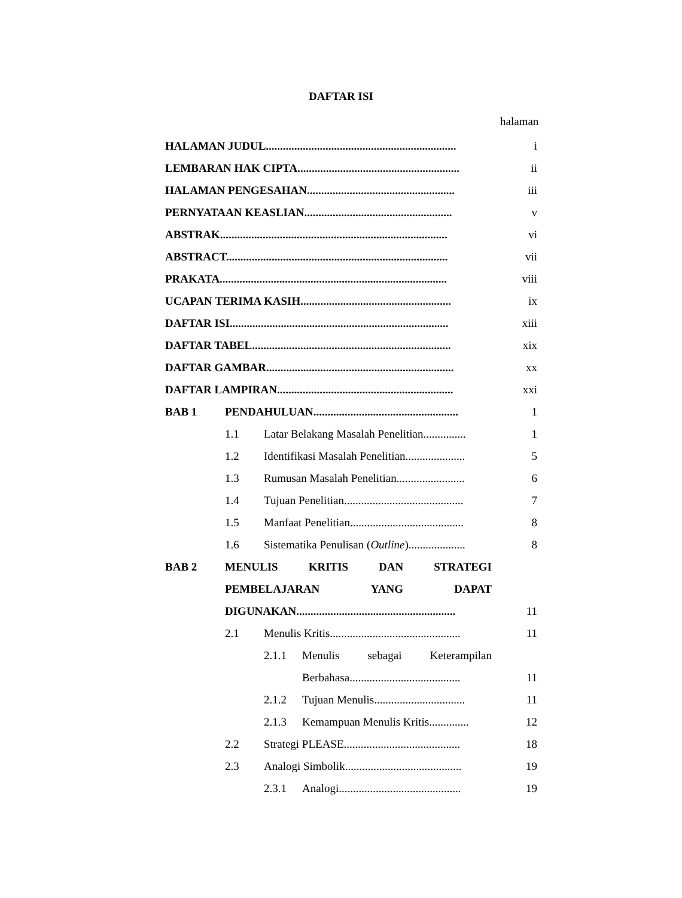DAFTAR ISI
halaman
HALAMAN JUDUL................................................................... i
LEMBARAN HAK CIPTA......................................................... ii
HALAMAN PENGESAHAN.................................................... iii
PERNYATAAN KEASLIAN.................................................... v
ABSTRAK................................................................................ vi
ABSTRACT.............................................................................. vii
PRAKATA................................................................................ viii
UCAPAN TERIMA KASIH..................................................... ix
DAFTAR ISI............................................................................. xiii
DAFTAR TABEL...................................................................... xix
DAFTAR GAMBAR.................................................................. xx
DAFTAR LAMPIRAN.............................................................. xxi
BAB 1 PENDAHULUAN................................................... 1
1.1 Latar Belakang Masalah Penelitian............... 1
1.2 Identifikasi Masalah Penelitian..................... 5
1.3 Rumusan Masalah Penelitian........................ 6
1.4 Tujuan Penelitian.......................................... 7
1.5 Manfaat Penelitian........................................ 8
1.6 Sistematika Penulisan (Outline).................... 8
BAB 2 MENULIS KRITIS DAN STRATEGI
PEMBELAJARAN YANG DAPAT
DIGUNAKAN........................................................ 11
2.1 Menulis Kritis.............................................. 11
2.1.1 Menulis sebagai Keterampilan
Berbahasa....................................... 11
2.1.2 Tujuan Menulis................................ 11
2.1.3 Kemampuan Menulis Kritis.............. 12
2.2 Strategi PLEASE......................................... 18
2.3 Analogi Simbolik......................................... 19
2.3.1 Analogi........................................... 19